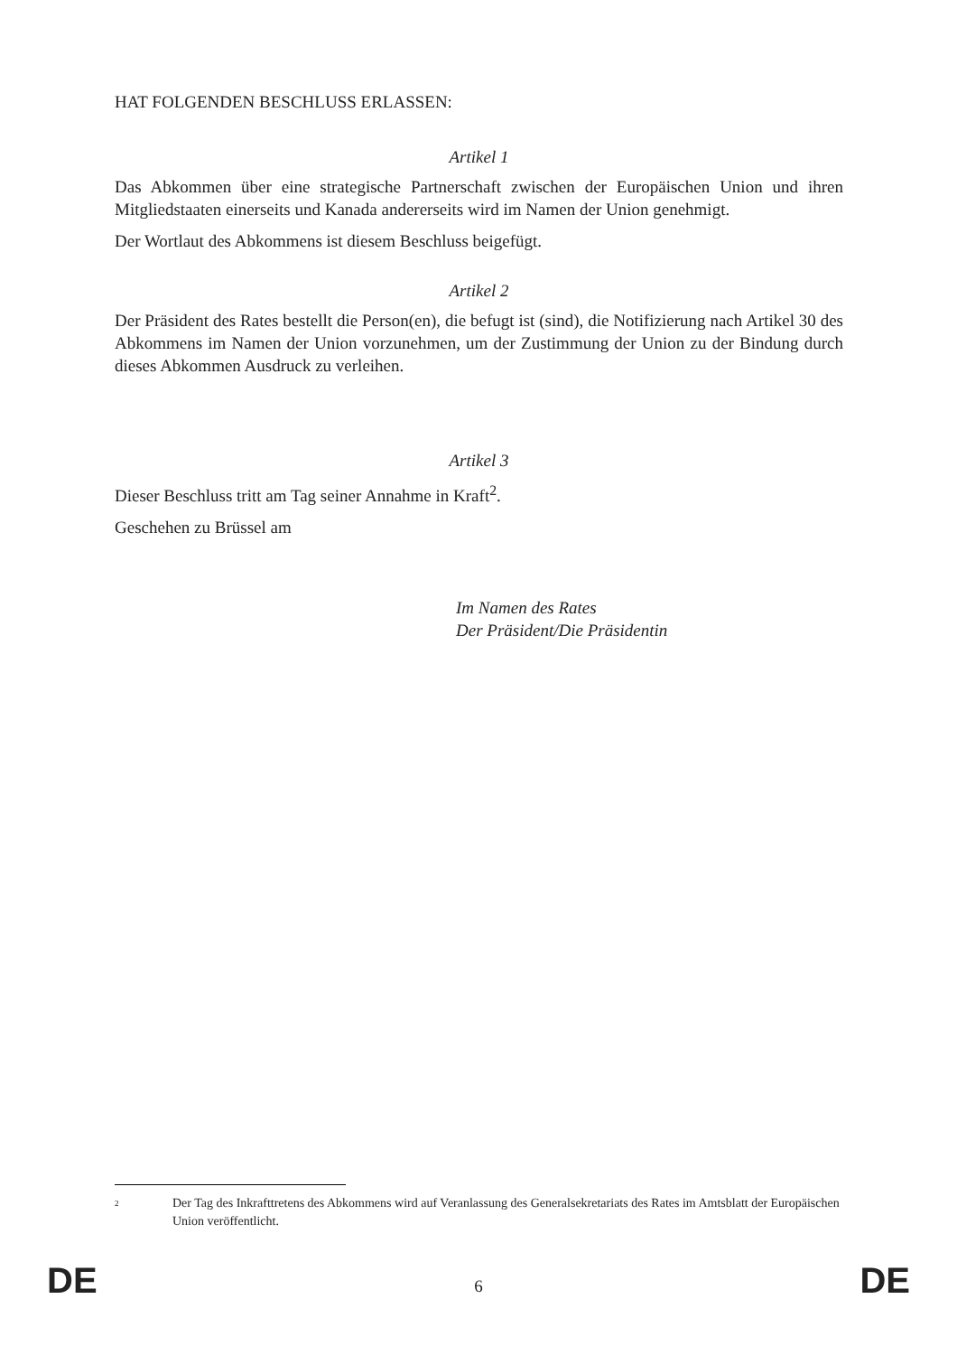HAT FOLGENDEN BESCHLUSS ERLASSEN:
Artikel 1
Das Abkommen über eine strategische Partnerschaft zwischen der Europäischen Union und ihren Mitgliedstaaten einerseits und Kanada andererseits wird im Namen der Union genehmigt.
Der Wortlaut des Abkommens ist diesem Beschluss beigefügt.
Artikel 2
Der Präsident des Rates bestellt die Person(en), die befugt ist (sind), die Notifizierung nach Artikel 30 des Abkommens im Namen der Union vorzunehmen, um der Zustimmung der Union zu der Bindung durch dieses Abkommen Ausdruck zu verleihen.
Artikel 3
Dieser Beschluss tritt am Tag seiner Annahme in Kraft<sup>2</sup>.
Geschehen zu Brüssel am
Im Namen des Rates
Der Präsident/Die Präsidentin
<sup>2</sup> Der Tag des Inkrafttretens des Abkommens wird auf Veranlassung des Generalsekretariats des Rates im Amtsblatt der Europäischen Union veröffentlicht.
DE 6 DE